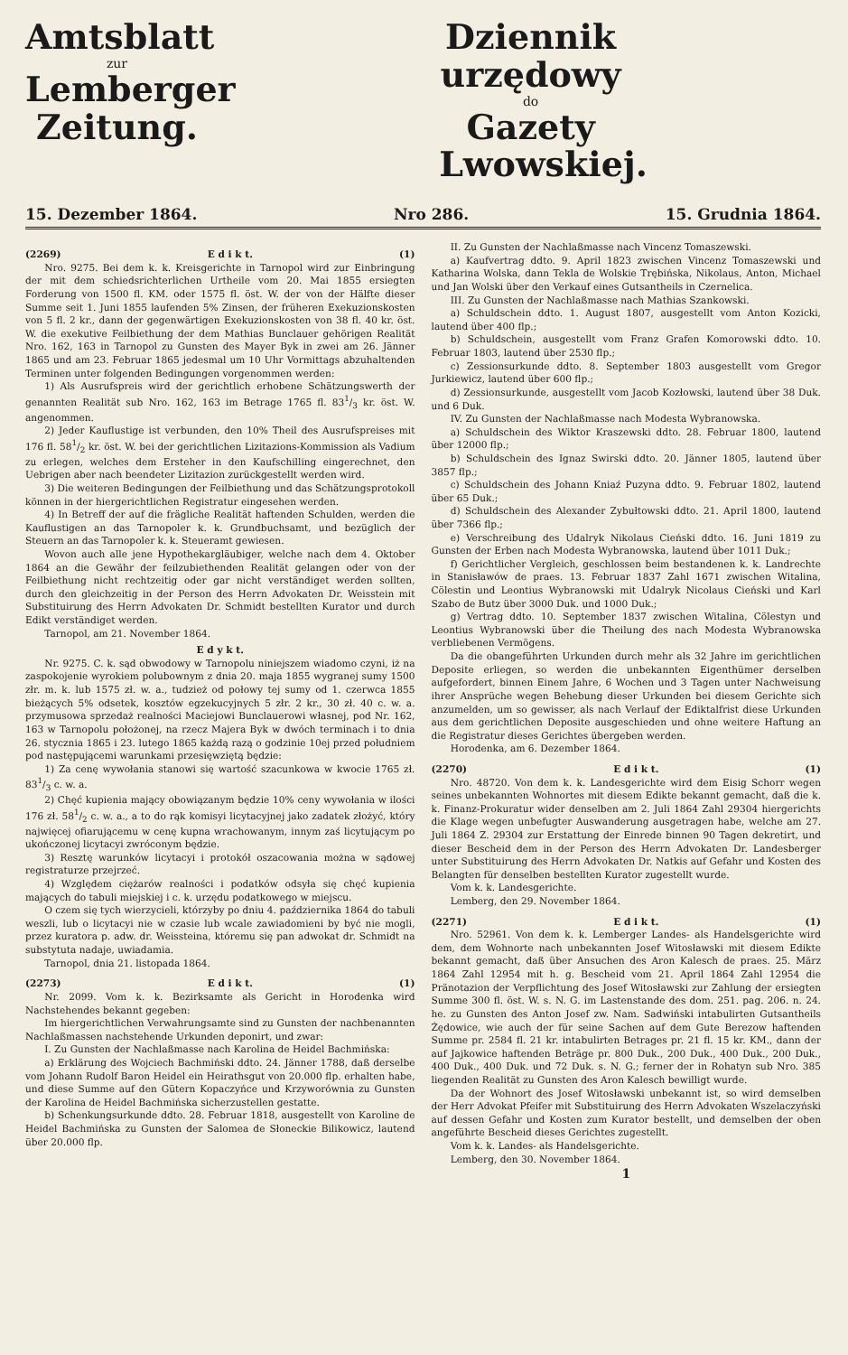Amtsblatt
zur
Lemberger Zeitung.
Dziennik urzędowy
do
Gazety Lwowskiej.
15. Dezember 1864. Nro 286. 15. Grudnia 1864.
(2269) E d i k t. (1)
Nro. 9275. Bei dem k. k. Kreisgerichte in Tarnopol wird zur Einbringung der mit dem schiedsrichterlichen Urtheile vom 20. Mai 1855 ersiegten Forderung von 1500 fl. KM. oder 1575 fl. öst. W. der von der Hälfte dieser Summe seit 1. Juni 1855 laufenden 5% Zinsen, der früheren Exekuzionskosten von 5 fl. 2 kr., dann der gegenwärtigen Exekuzionskosten von 38 fl. 40 kr. öst. W. die exekutive Feilbiethung der dem Mathias Bunclauer gehörigen Realität Nro. 162, 163 in Tarnopol zu Gunsten des Mayer Byk in zwei am 26. Jänner 1865 und am 23. Februar 1865 jedesmal um 10 Uhr Vormittags abzuhaltenden Terminen unter folgenden Bedingungen vorgenommen werden:
1) Als Ausrufspreis wird der gerichtlich erhobene Schätzungswerth der genannten Realität sub Nro. 162, 163 im Betrage 1765 fl. 831/3 kr. öst. W. angenommen.
2) Jeder Kauflustige ist verbunden, den 10% Theil des Ausrufspreises mit 176 fl. 581/2 kr. öst. W. bei der gerichtlichen Lizitazions-Kommission als Vadium zu erlegen, welches dem Ersteher in den Kaufschilling eingerechnet, den Uebrigen aber nach beendeter Lizitazion zurückgestellt werden wird.
3) Die weiteren Bedingungen der Feilbiethung und das Schätzungsprotokoll können in der hiergerichtlichen Registratur eingesehen werden.
4) In Betreff der auf die frägliche Realität haftenden Schulden, werden die Kauflustigen an das Tarnopoler k. k. Grundbuchsamt, und bezüglich der Steuern an das Tarnopoler k. k. Steueramt gewiesen.
Wovon auch alle jene Hypothekargläubiger, welche nach dem 4. Oktober 1864 an die Gewähr der feilzubiethenden Realität gelangen oder von der Feilbiethung nicht rechtzeitig oder gar nicht verständiget werden sollten, durch den gleichzeitig in der Person des Herrn Advokaten Dr. Weisstein mit Substituirung des Herrn Advokaten Dr. Schmidt bestellten Kurator und durch Edikt verständiget werden.
Tarnopol, am 21. November 1864.
E d y k t.
Nr. 9275. C. k. sąd obwodowy w Tarnopolu niniejszem wiadomo czyni, iż na zaspokojenie wyrokiem polubownym z dnia 20. maja 1855 wygranej sumy 1500 złr. m. k. lub 1575 zł. w. a., tudzież od połowy tej sumy od 1. czerwca 1855 bieżących 5% odsetek, kosztów egzekucyjnych 5 złr. 2 kr., 30 zł. 40 c. w. a. przymusowa sprzedaż realności Maciejowi Bunclauerowi własnej, pod Nr. 162, 163 w Tarnopolu położonej, na rzecz Majera Byk w dwóch terminach i to dnia 26. stycznia 1865 i 23. lutego 1865 każdą razą o godzinie 10ej przed południem pod następującemi warunkami przesięwziętą będzie:
1) Za cenę wywołania stanowi się wartość szacunkowa w kwocie 1765 zł. 831/3 c. w. a.
2) Chęć kupienia mający obowiązanym będzie 10% ceny wywołania w ilości 176 zł. 581/2 c. w. a., a to do rąk komisyi licytacyjnej jako zadatek złożyć, który najwięcej ofiarującemu w cenę kupna wrachowanym, innym zaś licytującym po ukończonej licytacyi zwróconym będzie.
3) Resztę warunków licytacyi i protokół oszacowania można w sądowej registraturze przejrzeć.
4) Względem ciężarów realności i podatków odsyła się chęć kupienia mających do tabuli miejskiej i c. k. urzędu podatkowego w miejscu.
O czem się tych wierzycieli, którzyby po dniu 4. października 1864 do tabuli weszli, lub o licytacyi nie w czasie lub wcale zawiadomieni by być nie mogli, przez kuratora p. adw. dr. Weissteina, któremu się pan adwokat dr. Schmidt na substytuta nadaje, uwiadamia.
Tarnopol, dnia 21. listopada 1864.
(2273) E d i k t. (1)
Nr. 2099. Vom k. k. Bezirksamte als Gericht in Horodenka wird Nachstehendes bekannt gegeben:
Im hiergerichtlichen Verwahrungsamte sind zu Gunsten der nachbenannten Nachlaßmassen nachstehende Urkunden deponirt, und zwar:
I. Zu Gunsten der Nachlaßmasse nach Karolina de Heidel Bachmińska:
a) Erklärung des Wojciech Bachmiński ddto. 24. Jänner 1788, daß derselbe vom Johann Rudolf Baron Heidel ein Heirathsgut von 20.000 flp. erhalten habe, und diese Summe auf den Gütern Kopaczyńce und Krzyworównia zu Gunsten der Karolina de Heidel Bachmińska sicherzustellen gestatte.
b) Schenkungsurkunde ddto. 28. Februar 1818, ausgestellt von Karoline de Heidel Bachmińska zu Gunsten der Salomea de Słoneckie Bilikowicz, lautend über 20.000 flp.
II. Zu Gunsten der Nachlaßmasse nach Vincenz Tomaszewski.
a) Kaufvertrag ddto. 9. April 1823 zwischen Vincenz Tomaszewski und Katharina Wolska, dann Tekla de Wolskie Trębińska, Nikolaus, Anton, Michael und Jan Wolski über den Verkauf eines Gutsantheils in Czernelica.
III. Zu Gunsten der Nachlaßmasse nach Mathias Szankowski.
a) Schuldschein ddto. 1. August 1807, ausgestellt vom Anton Kozicki, lautend über 400 flp.;
b) Schuldschein, ausgestellt vom Franz Grafen Komorowski ddto. 10. Februar 1803, lautend über 2530 flp.;
c) Zessionsurkunde ddto. 8. September 1803 ausgestellt vom Gregor Jurkiewicz, lautend über 600 flp.;
d) Zessionsurkunde, ausgestellt vom Jacob Kozłowski, lautend über 38 Duk. und 6 Duk.
IV. Zu Gunsten der Nachlaßmasse nach Modesta Wybranowska.
a) Schuldschein des Wiktor Kraszewski ddto. 28. Februar 1800, lautend über 12000 flp.;
b) Schuldschein des Ignaz Swirski ddto. 20. Jänner 1805, lautend über 3857 flp.;
c) Schuldschein des Johann Kniaź Puzyna ddto. 9. Februar 1802, lautend über 65 Duk.;
d) Schuldschein des Alexander Zybułtowski ddto. 21. April 1800, lautend über 7366 flp.;
e) Verschreibung des Udalryk Nikolaus Cieński ddto. 16. Juni 1819 zu Gunsten der Erben nach Modesta Wybranowska, lautend über 1011 Duk.;
f) Gerichtlicher Vergleich, geschlossen beim bestandenen k. k. Landrechte in Stanisławów de praes. 13. Februar 1837 Zahl 1671 zwischen Witalina, Cölestin und Leontius Wybranowski mit Udalryk Nicolaus Cieński und Karl Szabo de Butz über 3000 Duk. und 1000 Duk.;
g) Vertrag ddto. 10. September 1837 zwischen Witalina, Cölestyn und Leontius Wybranowski über die Theilung des nach Modesta Wybranowska verbliebenen Vermögens.
Da die obangeführten Urkunden durch mehr als 32 Jahre im gerichtlichen Depositе erliegen, so werden die unbekannten Eigenthümer derselben aufgefordert, binnen Einem Jahre, 6 Wochen und 3 Tagen unter Nachweisung ihrer Ansprüche wegen Behebung dieser Urkunden bei diesem Gerichte sich anzumelden, um so gewisser, als nach Verlauf der Ediktalfrist diese Urkunden aus dem gerichtlichen Deposite ausgeschieden und ohne weitere Haftung an die Registratur dieses Gerichtes übergeben werden.
Horodenka, am 6. Dezember 1864.
(2270) E d i k t. (1)
Nro. 48720. Von dem k. k. Landesgerichte wird dem Eisig Schorr wegen seines unbekannten Wohnortes mit diesem Edikte bekannt gemacht, daß die k. k. Finanz-Prokuratur wider denselben am 2. Juli 1864 Zahl 29304 hiergerichts die Klage wegen unbefugter Auswanderung ausgetragen habe, welche am 27. Juli 1864 Z. 29304 zur Erstattung der Einrede binnen 90 Tagen dekretirt, und dieser Bescheid dem in der Person des Herrn Advokaten Dr. Landesberger unter Substituirung des Herrn Advokaten Dr. Natkis auf Gefahr und Kosten des Belangten für denselben bestellten Kurator zugestellt wurde.
Vom k. k. Landesgerichte.
Lemberg, den 29. November 1864.
(2271) E d i k t. (1)
Nro. 52961. Von dem k. k. Lemberger Landes- als Handelsgerichte wird dem, dem Wohnorte nach unbekannten Josef Witosławski mit diesem Edikte bekannt gemacht, daß über Ansuchen des Aron Kalesch de praes. 25. März 1864 Zahl 12954 mit h. g. Bescheid vom 21. April 1864 Zahl 12954 die Pränotazion der Verpflichtung des Josef Witosławski zur Zahlung der ersiegten Summe 300 fl. öst. W. s. N. G. im Lastenstande des dom. 251. pag. 206. n. 24. he. zu Gunsten des Anton Josef zw. Nam. Sadwiński intabulirten Gutsantheils Żędowice, wie auch der für seine Sachen auf dem Gute Berezow haftenden Summe pr. 2584 fl. 21 kr. intabulirten Betrages pr. 21 fl. 15 kr. KM., dann der auf Jajkowice haftenden Beträge pr. 800 Duk., 200 Duk., 400 Duk., 200 Duk., 400 Duk., 400 Duk. und 72 Duk. s. N. G.; ferner der in Rohatyn sub Nro. 385 liegenden Realität zu Gunsten des Aron Kalesch bewilligt wurde.
Da der Wohnort des Josef Witosławski unbekannt ist, so wird demselben der Herr Advokat Pfeifer mit Substituirung des Herrn Advokaten Wszelaczyński auf dessen Gefahr und Kosten zum Kurator bestellt, und demselben der oben angeführte Bescheid dieses Gerichtes zugestellt.
Vom k. k. Landes- als Handelsgerichte.
Lemberg, den 30. November 1864.
1